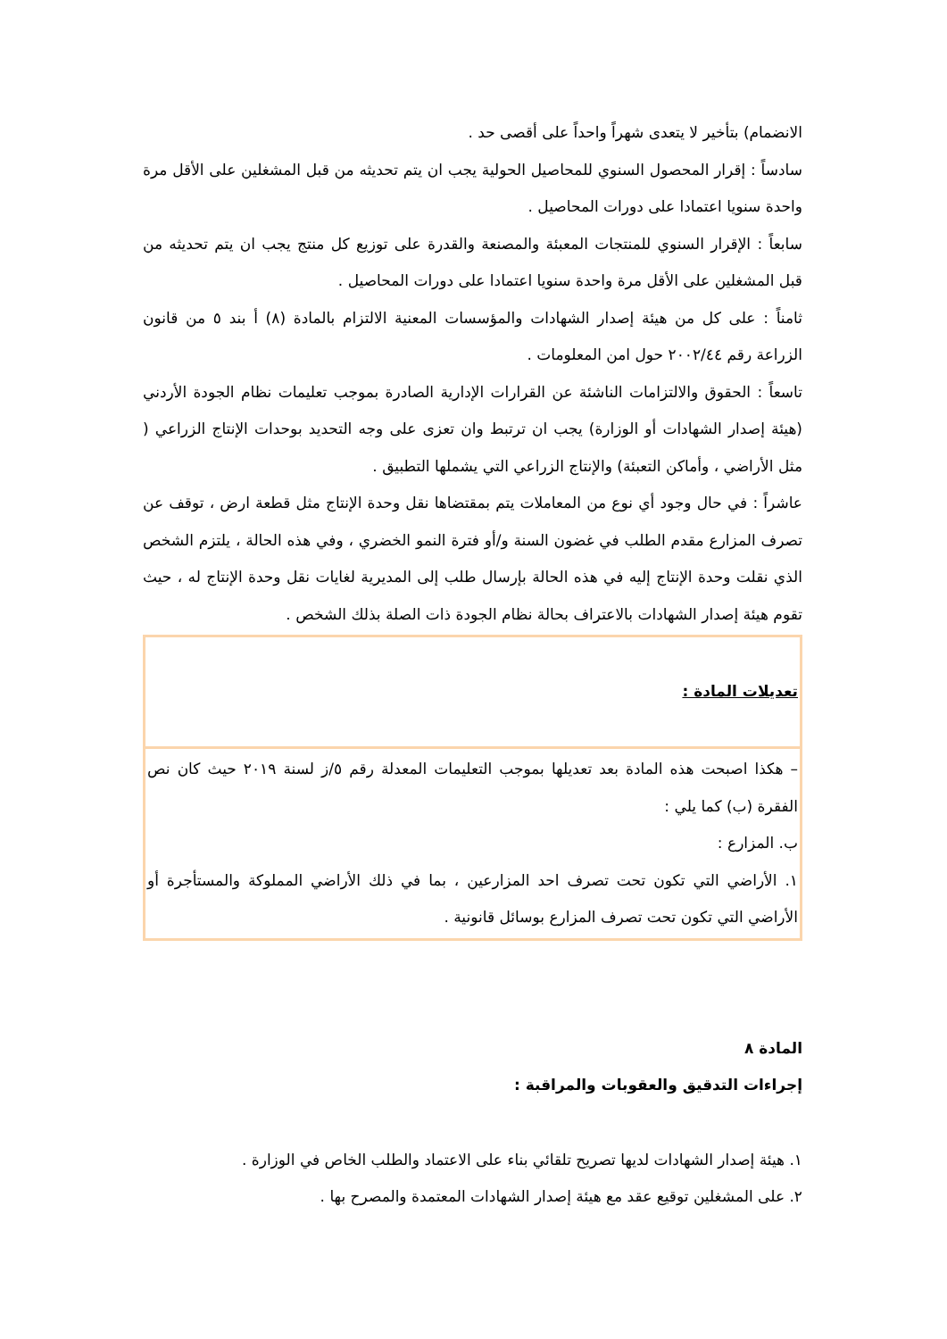الانضمام) بتأخير لا يتعدى شهراً واحداً على أقصى حد .
سادساً : إقرار المحصول السنوي للمحاصيل الحولية يجب ان يتم تحديثه من قبل المشغلين على الأقل مرة واحدة سنويا اعتمادا على دورات المحاصيل .
سابعاً : الإقرار السنوي للمنتجات المعبئة والمصنعة والقدرة على توزيع كل منتج يجب ان يتم تحديثه من قبل المشغلين على الأقل مرة واحدة سنويا اعتمادا على دورات المحاصيل .
ثامناً : على كل من هيئة إصدار الشهادات والمؤسسات المعنية الالتزام بالمادة (٨) أ بند ٥ من قانون الزراعة رقم ٢٠٠٢/٤٤ حول امن المعلومات .
تاسعاً : الحقوق والالتزامات الناشئة عن القرارات الإدارية الصادرة بموجب تعليمات نظام الجودة الأردني (هيئة إصدار الشهادات أو الوزارة) يجب ان ترتبط وان تعزى على وجه التحديد بوحدات الإنتاج الزراعي ( مثل الأراضي ، وأماكن التعبئة) والإنتاج الزراعي التي يشملها التطبيق .
عاشراً : في حال وجود أي نوع من المعاملات يتم بمقتضاها نقل وحدة الإنتاج مثل قطعة ارض ، توقف عن تصرف المزارع مقدم الطلب في غضون السنة و/أو فترة النمو الخضري ، وفي هذه الحالة ، يلتزم الشخص الذي نقلت وحدة الإنتاج إليه في هذه الحالة بإرسال طلب إلى المديرية لغايات نقل وحدة الإنتاج له ، حيث تقوم هيئة إصدار الشهادات بالاعتراف بحالة نظام الجودة ذات الصلة بذلك الشخص .
| تعديلات المادة : |
| – هكذا اصبحت هذه المادة بعد تعديلها بموجب التعليمات المعدلة رقم ٥/ز لسنة ٢٠١٩ حيث كان نص الفقرة (ب) كما يلي : ب. المزارع : ١. الأراضي التي تكون تحت تصرف احد المزارعين ، بما في ذلك الأراضي المملوكة والمستأجرة أو الأراضي التي تكون تحت تصرف المزارع بوسائل قانونية . |
المادة ٨
إجراءات التدقيق والعقوبات والمراقبة :
١. هيئة إصدار الشهادات لديها تصريح تلقائي بناء على الاعتماد والطلب الخاص في الوزارة .
٢. على المشغلين توقيع عقد مع هيئة إصدار الشهادات المعتمدة والمصرح بها .